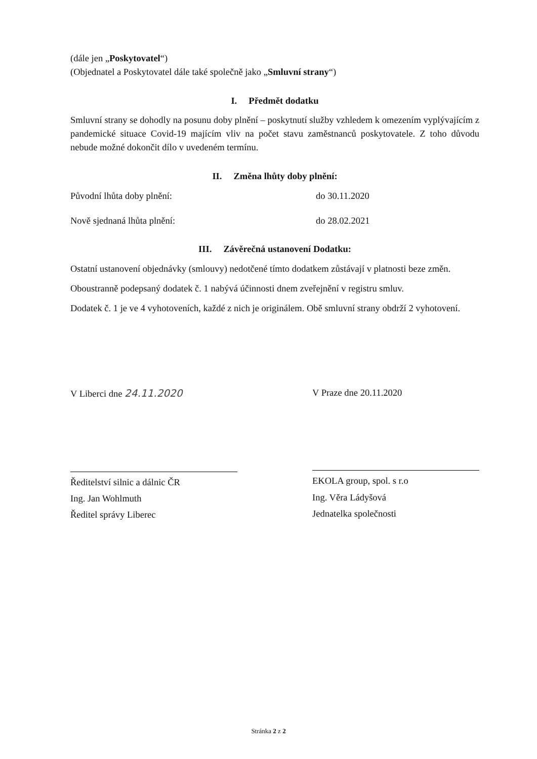(dále jen „Poskytovatel“)
(Objednatel a Poskytovatel dále také společně jako „Smluvní strany“)
I. Předmět dodatku
Smluvní strany se dohodly na posunu doby plnění – poskytnutí služby vzhledem k omezením vyplývajícím z pandemické situace Covid-19 majícím vliv na počet stavu zaměstnanců poskytovatele. Z toho důvodu nebude možné dokončit dílo v uvedeném termínu.
II. Změna lhůty doby plnění:
Původní lhůta doby plnění: do 30.11.2020
Nově sjednaná lhůta plnění: do 28.02.2021
III. Závěrečná ustanovení Dodatku:
Ostatní ustanovení objednávky (smlouvy) nedotčené tímto dodatkem zůstávají v platnosti beze změn.
Oboustranně podepsaný dodatek č. 1 nabývá účinnosti dnem zveřejnění v registru smluv.
Dodatek č. 1 je ve 4 vyhotoveních, každé z nich je originálem. Obě smluvní strany obdrží 2 vyhotovení.
V Liberci dne 24.11.2020
Ředitelství silnic a dálnic ČR
Ing. Jan Wohlmuth
Ředitel správy Liberec
V Praze dne 20.11.2020
EKOLA group, spol. s r.o
Ing. Věra Ládyšová
Jednatelka společnosti
Stránka 2 z 2